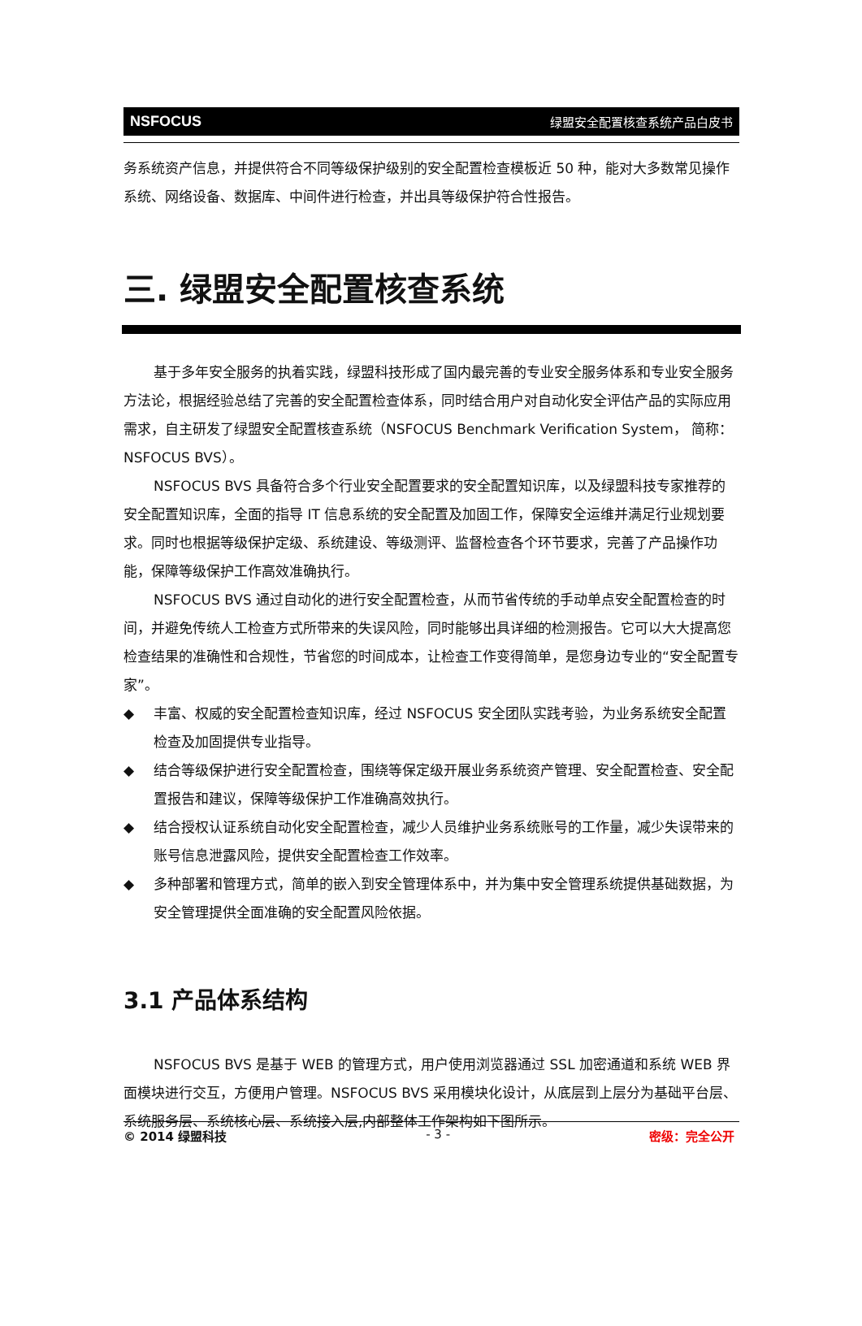NSFOCUS 绿盟安全配置核查系统产品白皮书
务系统资产信息，并提供符合不同等级保护级别的安全配置检查模板近 50 种，能对大多数常见操作系统、网络设备、数据库、中间件进行检查，并出具等级保护符合性报告。
三. 绿盟安全配置核查系统
基于多年安全服务的执着实践，绿盟科技形成了国内最完善的专业安全服务体系和专业安全服务方法论，根据经验总结了完善的安全配置检查体系，同时结合用户对自动化安全评估产品的实际应用需求，自主研发了绿盟安全配置核查系统（NSFOCUS Benchmark Verification System， 简称：NSFOCUS BVS）。
NSFOCUS BVS 具备符合多个行业安全配置要求的安全配置知识库，以及绿盟科技专家推荐的安全配置知识库，全面的指导 IT 信息系统的安全配置及加固工作，保障安全运维并满足行业规划要求。同时也根据等级保护定级、系统建设、等级测评、监督检查各个环节要求，完善了产品操作功能，保障等级保护工作高效准确执行。
NSFOCUS BVS 通过自动化的进行安全配置检查，从而节省传统的手动单点安全配置检查的时间，并避免传统人工检查方式所带来的失误风险，同时能够出具详细的检测报告。它可以大大提高您检查结果的准确性和合规性，节省您的时间成本，让检查工作变得简单，是您身边专业的“安全配置专家”。
◆ 丰富、权威的安全配置检查知识库，经过 NSFOCUS 安全团队实践考验，为业务系统安全配置检查及加固提供专业指导。
◆ 结合等级保护进行安全配置检查，围绕等保定级开展业务系统资产管理、安全配置检查、安全配置报告和建议，保障等级保护工作准确高效执行。
◆ 结合授权认证系统自动化安全配置检查，减少人员维护业务系统账号的工作量，减少失误带来的账号信息泄露风险，提供安全配置检查工作效率。
◆ 多种部署和管理方式，简单的嵌入到安全管理体系中，并为集中安全管理系统提供基础数据，为安全管理提供全面准确的安全配置风险依据。
3.1 产品体系结构
NSFOCUS BVS 是基于 WEB 的管理方式，用户使用浏览器通过 SSL 加密通道和系统 WEB 界面模块进行交互，方便用户管理。NSFOCUS BVS 采用模块化设计，从底层到上层分为基础平台层、系统服务层、系统核心层、系统接入层,内部整体工作架构如下图所示。
© 2014 绿盟科技 - 3 - 密级：完全公开